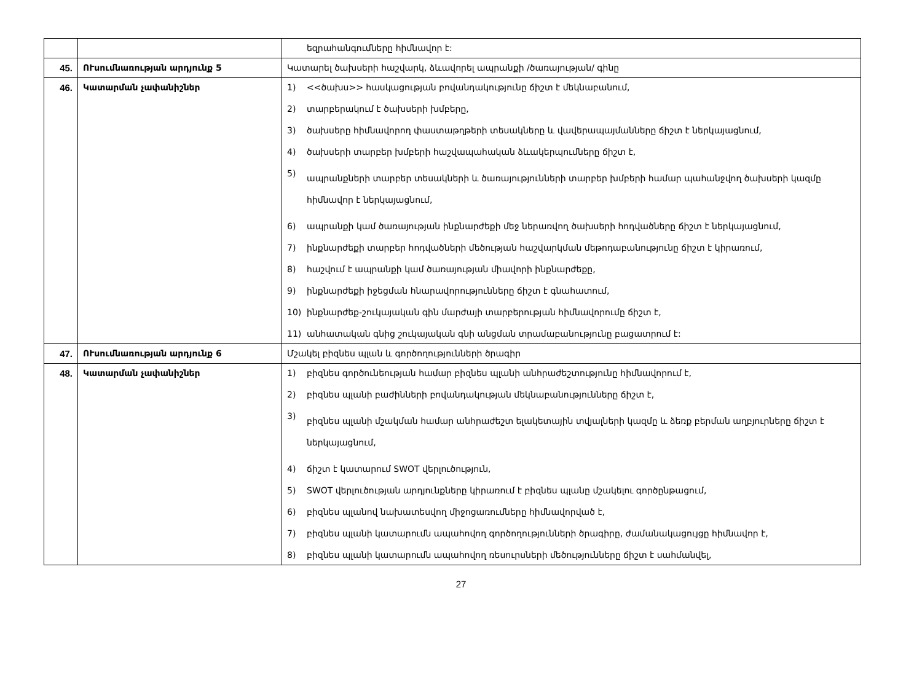| | | եզրահանգումները հիմնավոր է: |
| 45. | ՈՒսումնառության արդյունք 5 | Կատարել ծախսերի հաշվարկ, ձևավորել ապրանքի /ծառայության/ գինը |
| 46. | Կատարման չափանիշներ | 1) <<ծախս>> հասկացության բովանդակությունը ճիշտ է մեկնաբանում, 2) տարբերակում է ծախսերի խմբերը, 3) ծախսերը հիմնավորող փաստաթղթերի տեսակները և վավերապայմանները ճիշտ է ներկայացնում, 4) ծախսերի տարբեր խմբերի հաշվապահական ձևակերպումները ճիշտ է, 5) ապրանքների տարբեր տեսակների և ծառայությունների տարբեր խմբերի համար պահանջվող ծախսերի կազմը հիմնավոր է ներկայացնում, 6) ապրանքի կամ ծառայության ինքնարժեքի մեջ ներառվող ծախսերի հոդվածները ճիշտ է ներկայացնում, 7) ինքնարժեքի տարբեր հոդվածների մեծության հաշվարկման մեթոդաբանությունը ճիշտ է կիրառում, 8) հաշվում է ապրանքի կամ ծառայության միավորի ինքնարժեքը, 9) ինքնարժեքի իջեցման հնարավորությունները ճիշտ է գնահատում, 10) ինքնարժեք-շուկայական գին մարժայի տարբերության հիմնավորումը ճիշտ է, 11) անհատական գնից շուկայական գնի անցման տրամաբանությունը բացատրում է: |
| 47. | ՈՒսումնառության արդյունք 6 | Մշակել բիզնես պլան և գործողությունների ծրագիր |
| 48. | Կատարման չափանիշներ | 1) բիզնես գործունեության համար բիզնես պլանի անհրաժեշտությունը հիմնավորում է, 2) բիզնես պլանի բաժինների բովանդակության մեկնաբանությունները ճիշտ է, 3) բիզնես պլանի մշակման համար անհրաժեշտ ելակետային տվյալների կազմը և ձեռք բերման աղբյուրները ճիշտ է ներկայացնում, 4) ճիշտ է կատարում SWOT վերլուծություն, 5) SWOT վերլուծության արդյունքները կիրառում է բիզնես պլանը մշակելու գործընթացում, 6) բիզնես պլանով նախատեսվող միջոցառումները հիմնավորված է, 7) բիզնես պլանի կատարումն ապահովող գործողությունների ծրագիրը, ժամանակացույցը հիմնավոր է, 8) բիզնես պլանի կատարումն ապահովող ռեսուրսների մեծությունները ճիշտ է սահմանվել, |
27